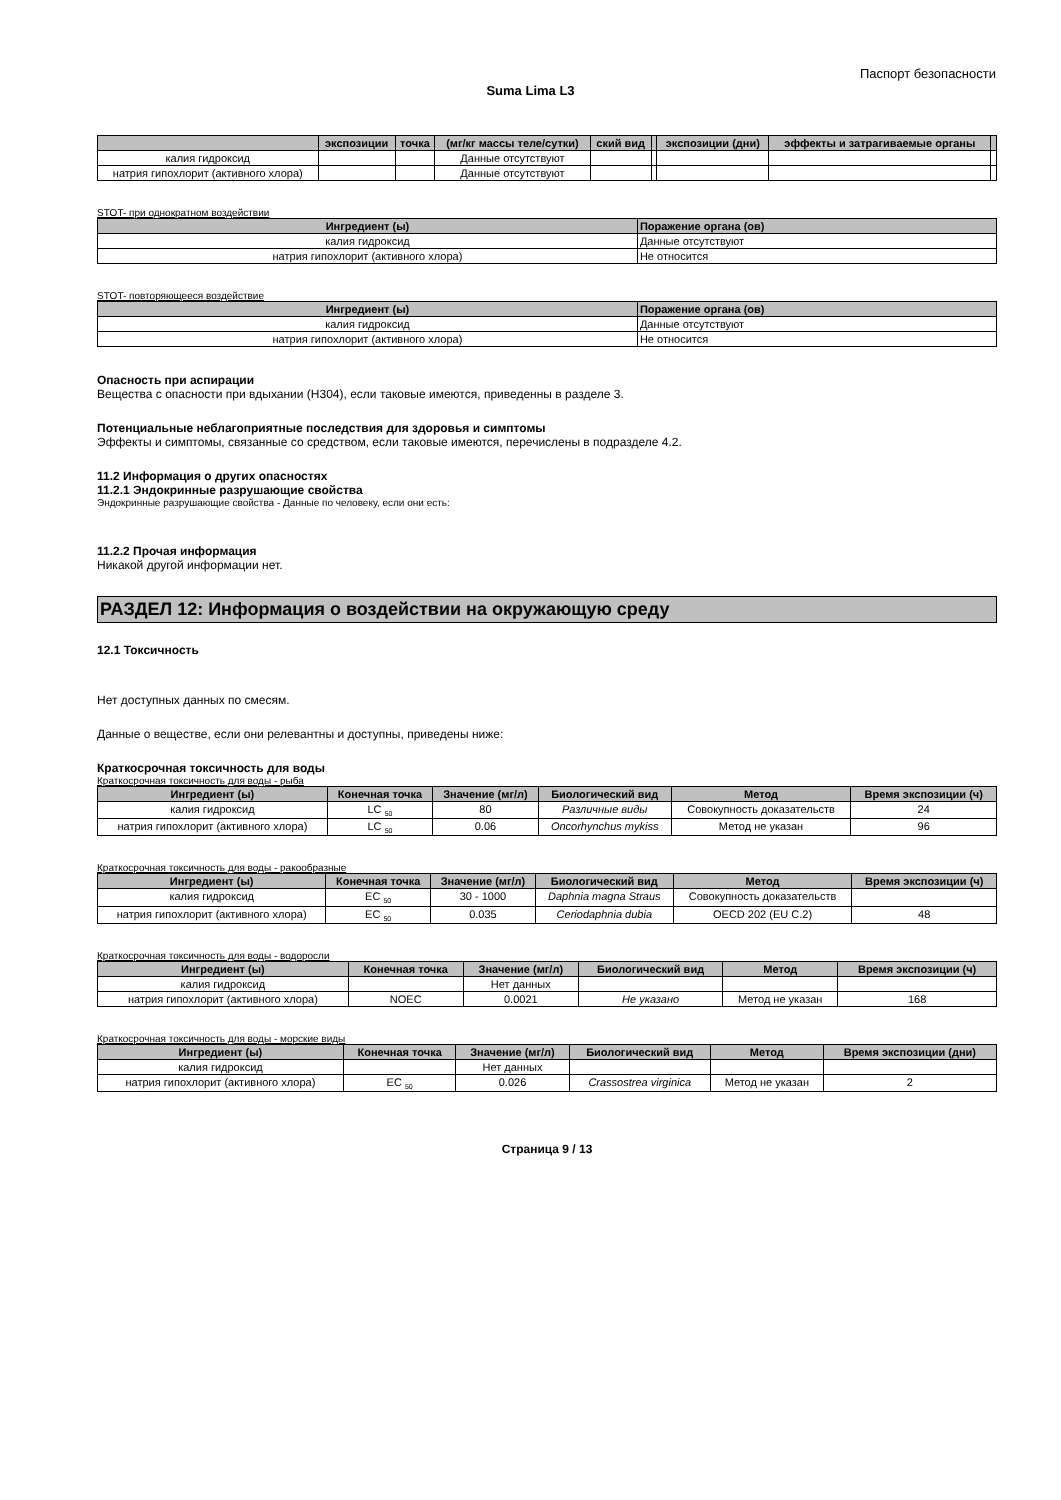Паспорт безопасности
Suma Lima L3
| | экспозиции | точка | (мг/кг массы теле/сутки) | ский вид | | экспозиции (дни) | эффекты и затрагиваемые органы | |
| --- | --- | --- | --- | --- | --- | --- | --- | --- |
| калия гидроксид | | | Данные отсутствуют | | | | | |
| натрия гипохлорит (активного хлора) | | | Данные отсутствуют | | | | | |
STOT- при однократном воздействии
| Ингредиент (ы) | Поражение органа (ов) |
| --- | --- |
| калия гидроксид | Данные отсутствуют |
| натрия гипохлорит (активного хлора) | Не относится |
STOT- повторяющееся воздействие
| Ингредиент (ы) | Поражение органа (ов) |
| --- | --- |
| калия гидроксид | Данные отсутствуют |
| натрия гипохлорит (активного хлора) | Не относится |
Опасность при аспирации
Вещества с опасности при вдыхании (H304), если таковые имеются, приведенны в разделе 3.
Потенциальные неблагоприятные последствия для здоровья и симптомы
Эффекты и симптомы, связанные со средством, если таковые имеются, перечислены в подразделе 4.2.
11.2 Информация о других опасностях
11.2.1 Эндокринные разрушающие свойства
Эндокринные разрушающие свойства - Данные по человеку, если они есть:
11.2.2 Прочая информация
Никакой другой информации нет.
РАЗДЕЛ 12: Информация о воздействии на окружающую среду
12.1 Токсичность
Нет доступных данных по смесям.
Данные о веществе, если они релевантны и доступны, приведены ниже:
Краткосрочная токсичность для воды
Краткосрочная токсичность для воды - рыба
| Ингредиент (ы) | Конечная точка | Значение (мг/л) | Биологический вид | Метод | Время экспозиции (ч) |
| --- | --- | --- | --- | --- | --- |
| калия гидроксид | LC <sub>50</sub> | 80 | Различные виды | Совокупность доказательств | 24 |
| натрия гипохлорит (активного хлора) | LC <sub>50</sub> | 0.06 | Oncorhynchus mykiss | Метод не указан | 96 |
Краткосрочная токсичность для воды - ракообразные
| Ингредиент (ы) | Конечная точка | Значение (мг/л) | Биологический вид | Метод | Время экспозиции (ч) |
| --- | --- | --- | --- | --- | --- |
| калия гидроксид | EC <sub>50</sub> | 30 - 1000 | Daphnia magna Straus | Совокупность доказательств | |
| натрия гипохлорит (активного хлора) | EC <sub>50</sub> | 0.035 | Ceriodaphnia dubia | OECD 202 (EU C.2) | 48 |
Краткосрочная токсичность для воды - водоросли
| Ингредиент (ы) | Конечная точка | Значение (мг/л) | Биологический вид | Метод | Время экспозиции (ч) |
| --- | --- | --- | --- | --- | --- |
| калия гидроксид | | Нет данных | | | |
| натрия гипохлорит (активного хлора) | NOEC | 0.0021 | Не указано | Метод не указан | 168 |
Краткосрочная токсичность для воды - морские виды
| Ингредиент (ы) | Конечная точка | Значение (мг/л) | Биологический вид | Метод | Время экспозиции (дни) |
| --- | --- | --- | --- | --- | --- |
| калия гидроксид | | Нет данных | | | |
| натрия гипохлорит (активного хлора) | EC <sub>50</sub> | 0.026 | Crassostrea virginica | Метод не указан | 2 |
Страница 9 / 13